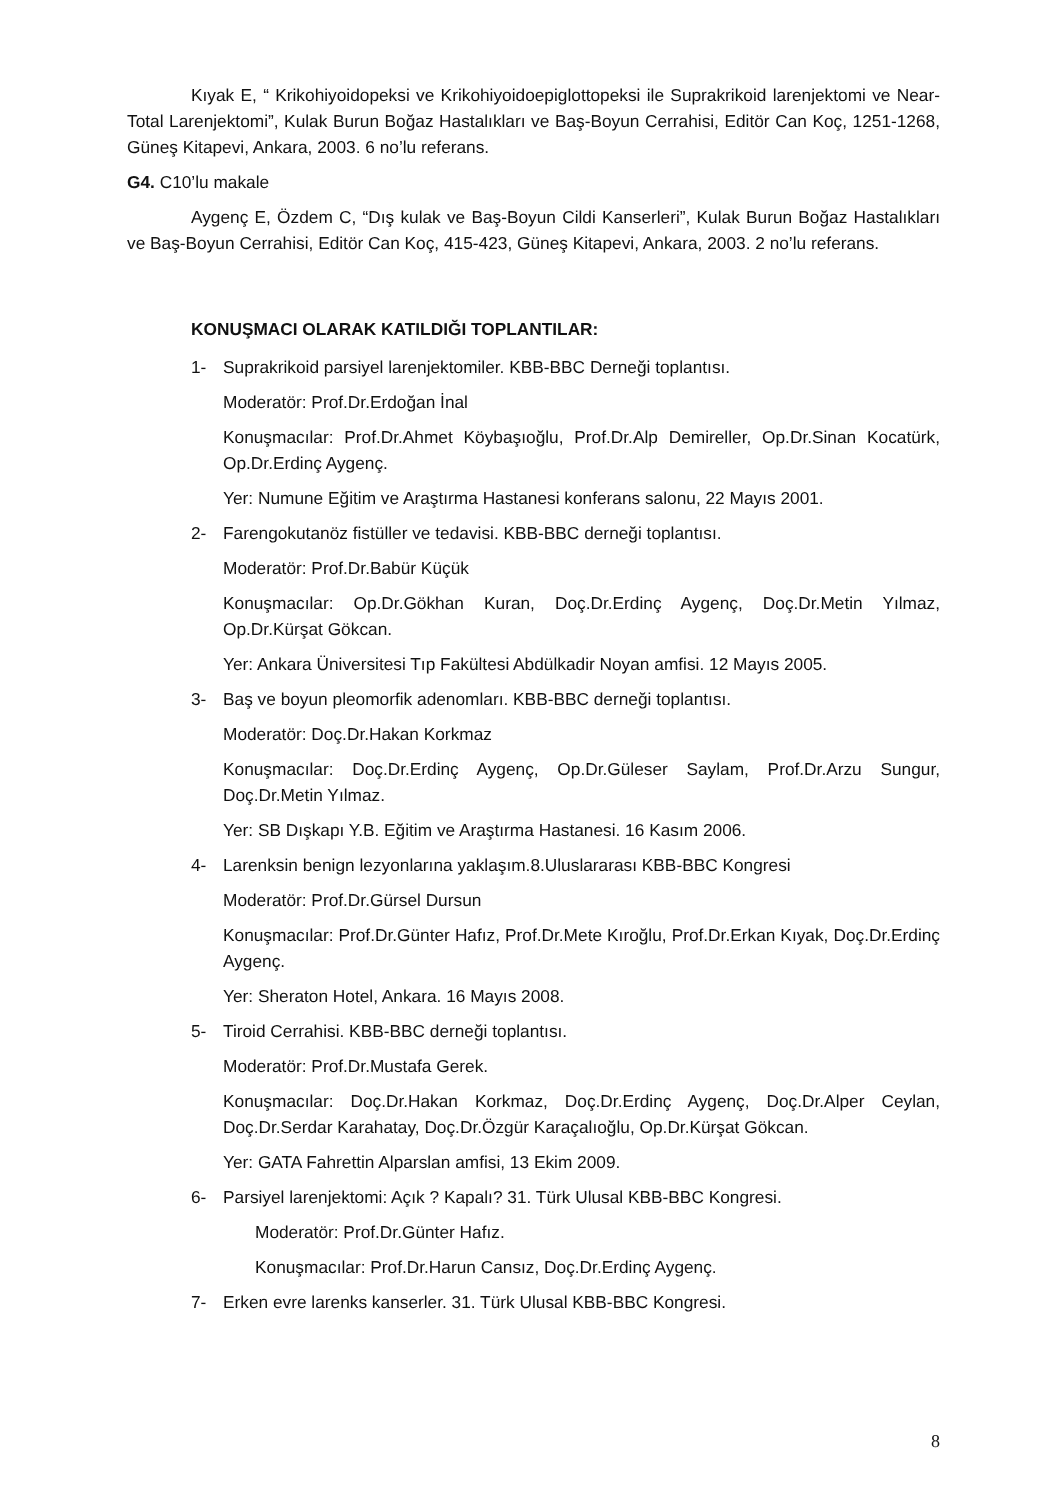Kıyak E, “ Krikohiyoidopeksi ve Krikohiyoidoepiglottopeksi ile Suprakrikoid larenjektomi ve Near-Total Larenjektomi”, Kulak Burun Boğaz Hastalıkları ve Baş-Boyun Cerrahisi, Editör Can Koç, 1251-1268, Güneş Kitapevi, Ankara, 2003. 6 no’lu referans.
G4. C10’lu makale
Aygenç E, Özdem C, “Dış kulak ve Baş-Boyun Cildi Kanserleri”, Kulak Burun Boğaz Hastalıkları ve Baş-Boyun Cerrahisi, Editör Can Koç, 415-423, Güneş Kitapevi, Ankara, 2003. 2 no’lu referans.
KONUŞMACI OLARAK KATILDIĞI TOPLANTILAR:
1- Suprakrikoid parsiyel larenjektomiler. KBB-BBC Derneği toplantısı.
Moderatör: Prof.Dr.Erdoğan İnal
Konuşmacılar: Prof.Dr.Ahmet Köybaşıoğlu, Prof.Dr.Alp Demireller, Op.Dr.Sinan Kocatürk, Op.Dr.Erdinç Aygenç.
Yer: Numune Eğitim ve Araştırma Hastanesi konferans salonu, 22 Mayıs 2001.
2- Farengokutanöz fistüller ve tedavisi. KBB-BBC derneği toplantısı.
Moderatör: Prof.Dr.Babür Küçük
Konuşmacılar: Op.Dr.Gökhan Kuran, Doç.Dr.Erdinç Aygenç, Doç.Dr.Metin Yılmaz, Op.Dr.Kürşat Gökcan.
Yer: Ankara Üniversitesi Tıp Fakültesi Abdülkadir Noyan amfisi. 12 Mayıs 2005.
3- Baş ve boyun pleomorfik adenomları. KBB-BBC derneği toplantısı.
Moderatör: Doç.Dr.Hakan Korkmaz
Konuşmacılar: Doç.Dr.Erdinç Aygenç, Op.Dr.Güleser Saylam, Prof.Dr.Arzu Sungur, Doç.Dr.Metin Yılmaz.
Yer: SB Dışkapı Y.B. Eğitim ve Araştırma Hastanesi. 16 Kasım 2006.
4- Larenksin benign lezyonlarına yaklaşım.8.Uluslararası KBB-BBC Kongresi
Moderatör: Prof.Dr.Gürsel Dursun
Konuşmacılar: Prof.Dr.Günter Hafız, Prof.Dr.Mete Kıroğlu, Prof.Dr.Erkan Kıyak, Doç.Dr.Erdinç Aygenç.
Yer: Sheraton Hotel, Ankara. 16 Mayıs 2008.
5- Tiroid Cerrahisi. KBB-BBC derneği toplantısı.
Moderatör: Prof.Dr.Mustafa Gerek.
Konuşmacılar: Doç.Dr.Hakan Korkmaz, Doç.Dr.Erdinç Aygenç, Doç.Dr.Alper Ceylan, Doç.Dr.Serdar Karahatay, Doç.Dr.Özgür Karaçalıoğlu, Op.Dr.Kürşat Gökcan.
Yer: GATA Fahrettin Alparslan amfisi, 13 Ekim 2009.
6- Parsiyel larenjektomi: Açık ? Kapalı? 31. Türk Ulusal KBB-BBC Kongresi.
Moderatör: Prof.Dr.Günter Hafız.
Konuşmacılar: Prof.Dr.Harun Cansız, Doç.Dr.Erdinç Aygenç.
7- Erken evre larenks kanserler. 31. Türk Ulusal KBB-BBC Kongresi.
8